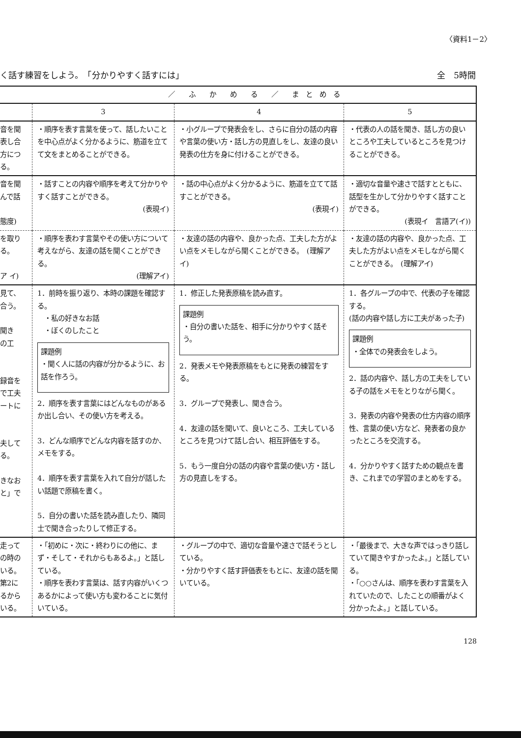〈資料1－2〉
く話す練習をしよう。　「分かりやすく話すには」 全　5時間
| | ／ ふ か め る ／ ま と め る | | |
| | 3 | 4 | 5 |
| 音を聞 表し合 方につ る。 | ・順序を表す言葉を使って、話したいことを中心点がよく分かるように、筋道を立てて文をまとめることができる。 | ・小グループで発表会をし、さらに自分の話の内容や言葉の使い方・話し方の見直しをし、友達の良い発表の仕方を身に付けることができる。 | ・代表の人の話を聞き、話し方の良いところや工夫しているところを見つけることができる。 |
| 音を聞 んで話 態度) | ・話すことの内容や順序を考えて分かりやすく話すことができる。 (表現イ) | ・話の中心点がよく分かるように、筋道を立てて話すことができる。 (表現イ) | ・適切な音量や速さで話すとともに、話型を生かして分かりやすく話すことができる。 (表現イ 言語ア(イ)) |
| を取り る。 ア イ) | ・順序を表わす言葉やその使い方について考えながら、友達の話を聞くことができる。 (理解アイ) | ・友達の話の内容や、良かった点、工夫した方がよい点をメモしながら聞くことができる。 (理解アイ) | ・友達の話の内容や、良かった点、工夫した方がよい点をメモしながら聞くことができる。 (理解アイ) |
| 見て、 合う。 聞き の工 録音を で工夫 ートに 夫して る。 きなお と」で | 1．前時を振り返り、本時の課題を確認する。 ・私の好きなお話 ・ぼくのしたこと 課題例 ・聞く人に話の内容が分かるように、お話を作ろう。 2．順序を表す言葉にはどんなものがあるか出し合い、その使い方を考える。 3．どんな順序でどんな内容を話すのか、メモをする。 4．順序を表す言葉を入れて自分が話したい話題で原稿を書く。 5．自分の書いた話を読み直したり、隣同士で聞き合ったりして修正する。 | 1．修正した発表原稿を読み直す。 課題例 ・自分の書いた話を、相手に分かりやすく話そう。 2．発表メモや発表原稿をもとに発表の練習をする。 3．グループで発表し、聞き合う。 4．友達の話を聞いて、良いところ、工夫しているところを見つけて話し合い、相互評価をする。 5．もう一度自分の話の内容や言葉の使い方・話し方の見直しをする。 | 1．各グループの中で、代表の子を確認する。 (話の内容や話し方に工夫があった子) 課題例 ・全体での発表会をしよう。 2．話の内容や、話し方の工夫をしている子の話をメモをとりながら聞く。 3．発表の内容や発表の仕方内容の順序性、言葉の使い方など、発表者の良かったところを交流する。 4．分かりやすく話すための観点を書き、これまでの学習のまとめをする。 |
| 走って の時の いる。 第2に るから いる。 | ・「初めに・次に・終わりにの他に、まず・そして・それからもあるよ。」と話している。 ・順序を表わす言葉は、話す内容がいくつあるかによって使い方も変わることに気付いている。 | ・グループの中で、適切な音量や速さで話そうとしている。 ・分かりやすく話す評価表をもとに、友達の話を聞いている。 | ・「最後まで、大きな声ではっきり話していて聞きやすかったよ。」と話している。 ・「○○さんは、順序を表わす言葉を入れていたので、したことの順番がよく分かったよ。」と話している。 |
128